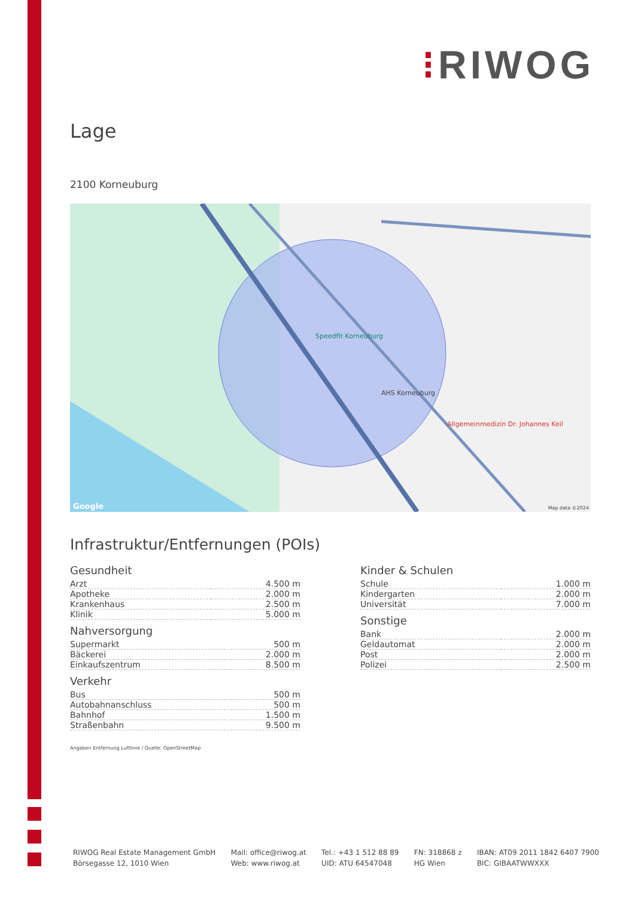⁝RIWOG
Lage
2100 Korneuburg
Speedfit Korneuburg
AHS Korneuburg
Allgemeinmedizin Dr. Johannes Keil
Map data ©2024 Google
Infrastruktur/Entfernungen (POIs)
Gesundheit
| Arzt | 4.500 m |
| Apotheke | 2.000 m |
| Krankenhaus | 2.500 m |
| Klinik | 5.000 m |
Nahversorgung
| Supermarkt | 500 m |
| Bäckerei | 2.000 m |
| Einkaufszentrum | 8.500 m |
Verkehr
| Bus | 500 m |
| Autobahnanschluss | 500 m |
| Bahnhof | 1.500 m |
| Straßenbahn | 9.500 m |
Kinder & Schulen
| Schule | 1.000 m |
| Kindergarten | 2.000 m |
| Universität | 7.000 m |
Sonstige
| Bank | 2.000 m |
| Geldautomat | 2.000 m |
| Post | 2.000 m |
| Polizei | 2.500 m |
Angaben Entfernung Luftlinie / Quelle: OpenStreetMap
RIWOG Real Estate Management GmbH
Börsegasse 12, 1010 Wien
Mail: office@riwog.at
Web: www.riwog.at
Tel.: +43 1 512 88 89
UID: ATU 64547048
FN: 318868 z
HG Wien
IBAN: AT09 2011 1842 6407 7900
BIC: GIBAATWWXXX